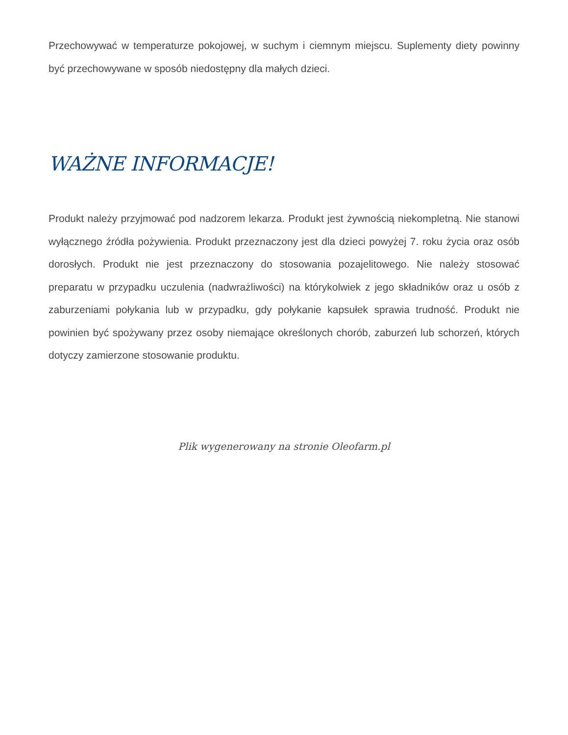Przechowywać w temperaturze pokojowej, w suchym i ciemnym miejscu. Suplementy diety powinny być przechowywane w sposób niedostępny dla małych dzieci.
WAŻNE INFORMACJE!
Produkt należy przyjmować pod nadzorem lekarza. Produkt jest żywnością niekompletną. Nie stanowi wyłącznego źródła pożywienia. Produkt przeznaczony jest dla dzieci powyżej 7. roku życia oraz osób dorosłych. Produkt nie jest przeznaczony do stosowania pozajelitowego. Nie należy stosować preparatu w przypadku uczulenia (nadwrażliwości) na którykolwiek z jego składników oraz u osób z zaburzeniami połykania lub w przypadku, gdy połykanie kapsułek sprawia trudność. Produkt nie powinien być spożywany przez osoby niemające określonych chorób, zaburzeń lub schorzeń, których dotyczy zamierzone stosowanie produktu.
Plik wygenerowany na stronie Oleofarm.pl